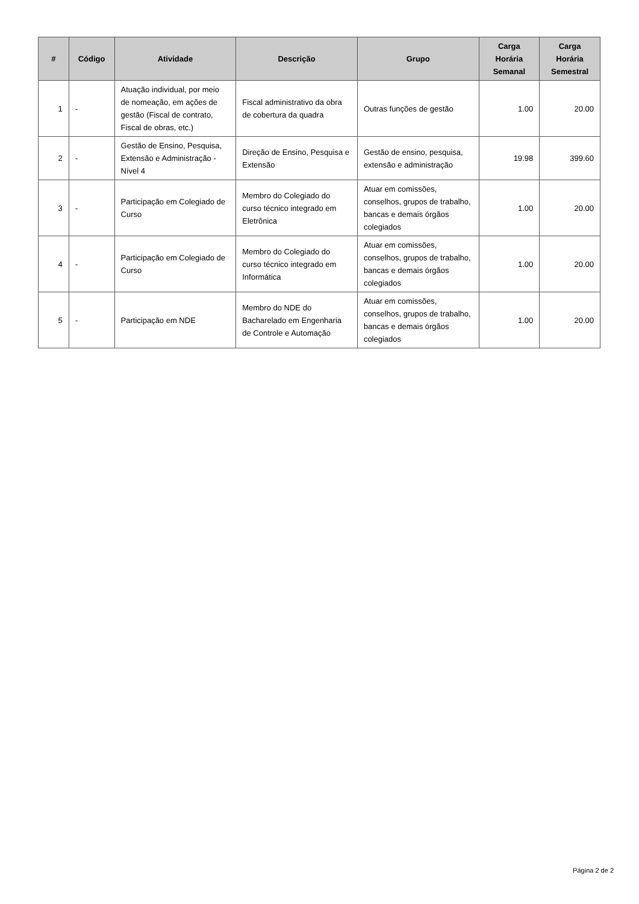| # | Código | Atividade | Descrição | Grupo | Carga Horária Semanal | Carga Horária Semestral |
| --- | --- | --- | --- | --- | --- | --- |
| 1 | - | Atuação individual, por meio de nomeação, em ações de gestão (Fiscal de contrato, Fiscal de obras, etc.) | Fiscal administrativo da obra de cobertura da quadra | Outras funções de gestão | 1.00 | 20.00 |
| 2 | - | Gestão de Ensino, Pesquisa, Extensão e Administração - Nível 4 | Direção de Ensino, Pesquisa e Extensão | Gestão de ensino, pesquisa, extensão e administração | 19.98 | 399.60 |
| 3 | - | Participação em Colegiado de Curso | Membro do Colegiado do curso técnico integrado em Eletrônica | Atuar em comissões, conselhos, grupos de trabalho, bancas e demais órgãos colegiados | 1.00 | 20.00 |
| 4 | - | Participação em Colegiado de Curso | Membro do Colegiado do curso técnico integrado em Informática | Atuar em comissões, conselhos, grupos de trabalho, bancas e demais órgãos colegiados | 1.00 | 20.00 |
| 5 | - | Participação em NDE | Membro do NDE do Bacharelado em Engenharia de Controle e Automação | Atuar em comissões, conselhos, grupos de trabalho, bancas e demais órgãos colegiados | 1.00 | 20.00 |
Página 2 de 2